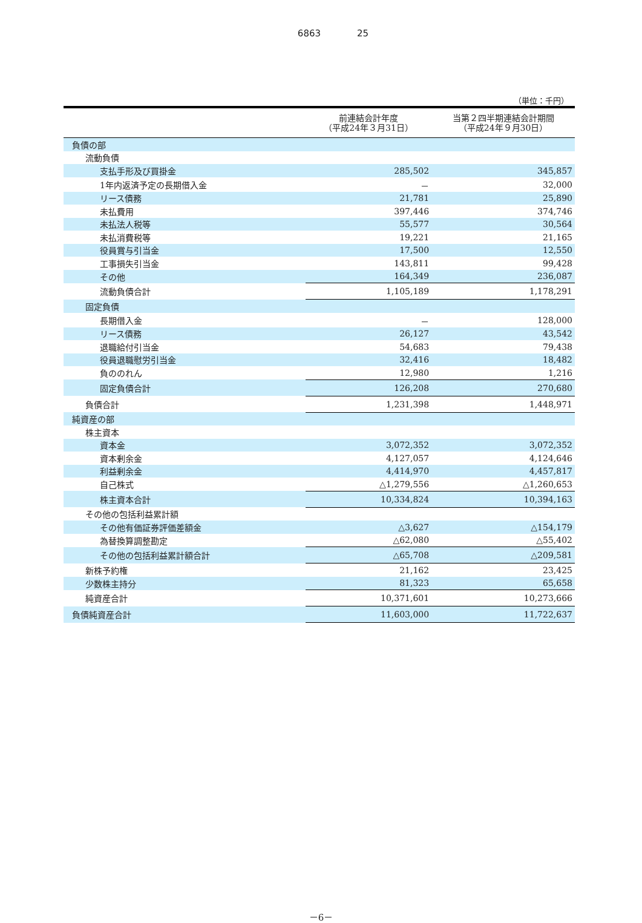6863 25
（単位：千円）
| | 前連結会計年度 （平成24年３月31日） | 当第２四半期連結会計期間 （平成24年９月30日） |
| --- | --- | --- |
| 負債の部 | | |
| 流動負債 | | |
| 支払手形及び買掛金 | 285,502 | 345,857 |
| 1年内返済予定の長期借入金 | － | 32,000 |
| リース債務 | 21,781 | 25,890 |
| 未払費用 | 397,446 | 374,746 |
| 未払法人税等 | 55,577 | 30,564 |
| 未払消費税等 | 19,221 | 21,165 |
| 役員賞与引当金 | 17,500 | 12,550 |
| 工事損失引当金 | 143,811 | 99,428 |
| その他 | 164,349 | 236,087 |
| 流動負債合計 | 1,105,189 | 1,178,291 |
| 固定負債 | | |
| 長期借入金 | － | 128,000 |
| リース債務 | 26,127 | 43,542 |
| 退職給付引当金 | 54,683 | 79,438 |
| 役員退職慰労引当金 | 32,416 | 18,482 |
| 負ののれん | 12,980 | 1,216 |
| 固定負債合計 | 126,208 | 270,680 |
| 負債合計 | 1,231,398 | 1,448,971 |
| 純資産の部 | | |
| 株主資本 | | |
| 資本金 | 3,072,352 | 3,072,352 |
| 資本剰余金 | 4,127,057 | 4,124,646 |
| 利益剰余金 | 4,414,970 | 4,457,817 |
| 自己株式 | △1,279,556 | △1,260,653 |
| 株主資本合計 | 10,334,824 | 10,394,163 |
| その他の包括利益累計額 | | |
| その他有価証券評価差額金 | △3,627 | △154,179 |
| 為替換算調整勘定 | △62,080 | △55,402 |
| その他の包括利益累計額合計 | △65,708 | △209,581 |
| 新株予約権 | 21,162 | 23,425 |
| 少数株主持分 | 81,323 | 65,658 |
| 純資産合計 | 10,371,601 | 10,273,666 |
| 負債純資産合計 | 11,603,000 | 11,722,637 |
－6－